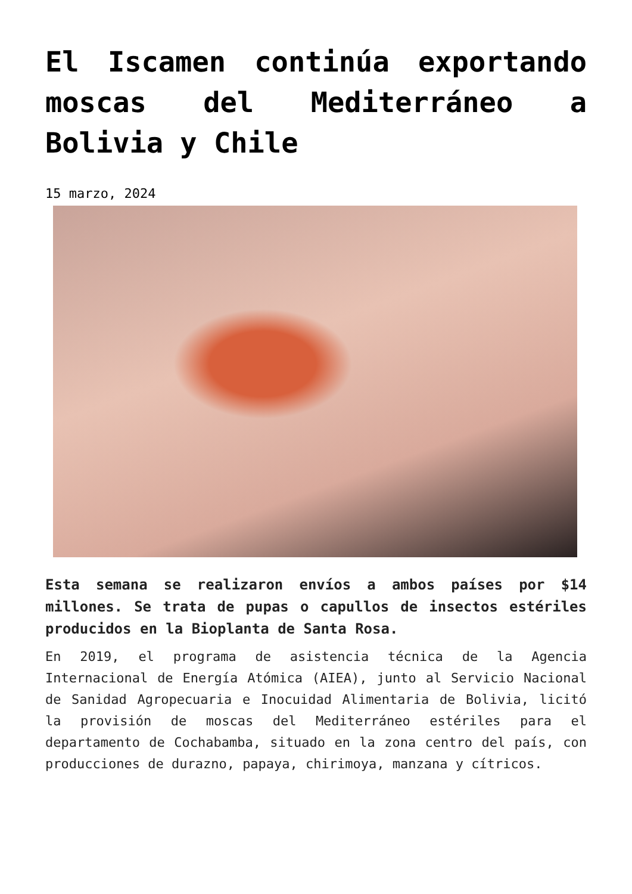El Iscamen continúa exportando moscas del Mediterráneo a Bolivia y Chile
15 marzo, 2024
Esta semana se realizaron envíos a ambos países por $14 millones. Se trata de pupas o capullos de insectos estériles producidos en la Bioplanta de Santa Rosa.
En 2019, el programa de asistencia técnica de la Agencia Internacional de Energía Atómica (AIEA), junto al Servicio Nacional de Sanidad Agropecuaria e Inocuidad Alimentaria de Bolivia, licitó la provisión de moscas del Mediterráneo estériles para el departamento de Cochabamba, situado en la zona centro del país, con producciones de durazno, papaya, chirimoya, manzana y cítricos.